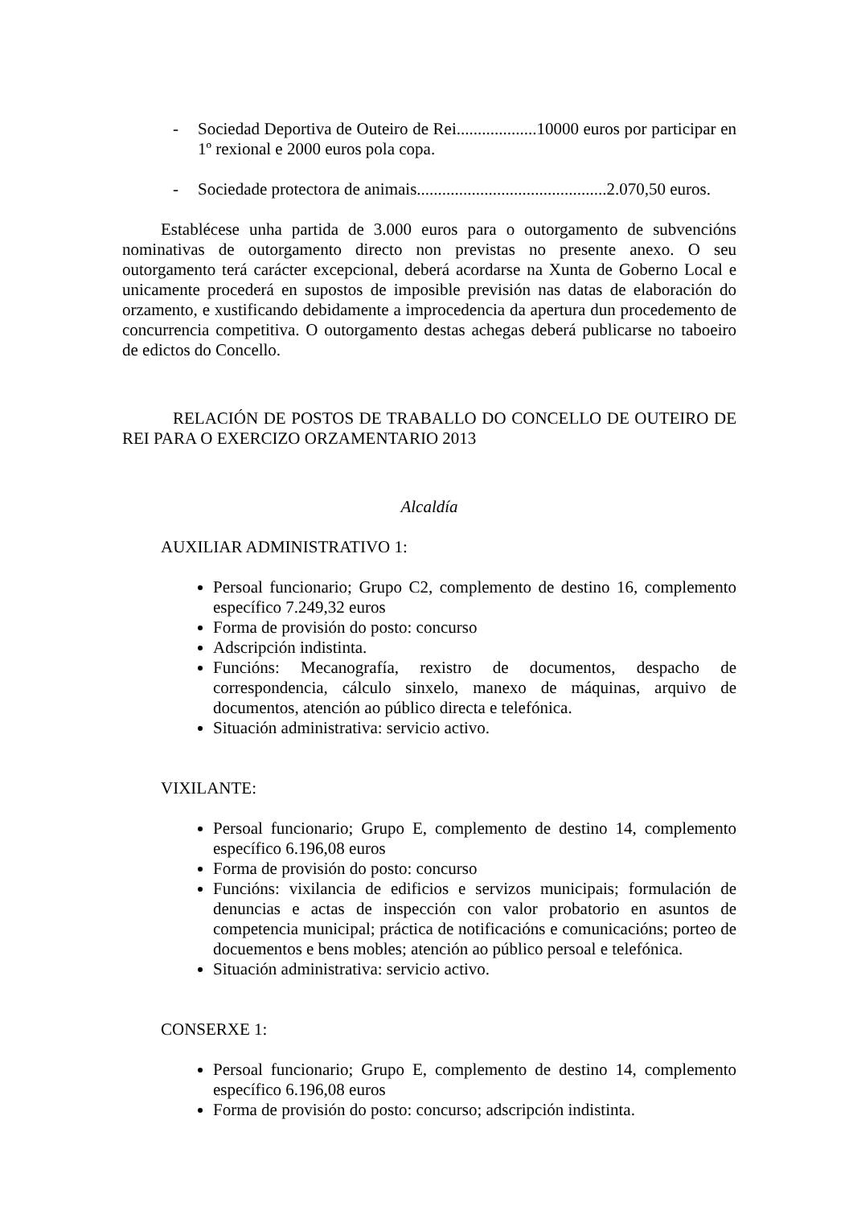- Sociedad Deportiva de Outeiro de Rei...................10000 euros por participar en 1º rexional e 2000 euros pola copa.
- Sociedade protectora de animais.............................................2.070,50 euros.
Establécese unha partida de 3.000 euros para o outorgamento de subvencións nominativas de outorgamento directo non previstas no presente anexo. O seu outorgamento terá carácter excepcional, deberá acordarse na Xunta de Goberno Local e unicamente procederá en supostos de imposible previsión nas datas de elaboración do orzamento, e xustificando debidamente a improcedencia da apertura dun procedemento de concurrencia competitiva. O outorgamento destas achegas deberá publicarse no taboeiro de edictos do Concello.
RELACIÓN DE POSTOS DE TRABALLO DO CONCELLO DE OUTEIRO DE REI PARA O EXERCIZO ORZAMENTARIO 2013
Alcaldía
AUXILIAR ADMINISTRATIVO 1:
Persoal funcionario; Grupo C2, complemento de destino 16, complemento específico 7.249,32 euros
Forma de provisión do posto: concurso
Adscripción indistinta.
Funcións: Mecanografía, rexistro de documentos, despacho de correspondencia, cálculo sinxelo, manexo de máquinas, arquivo de documentos, atención ao público directa e telefónica.
Situación administrativa: servicio activo.
VIXILANTE:
Persoal funcionario; Grupo E, complemento de destino 14, complemento específico 6.196,08 euros
Forma de provisión do posto: concurso
Funcións: vixilancia de edificios e servizos municipais; formulación de denuncias e actas de inspección con valor probatorio en asuntos de competencia municipal; práctica de notificacións e comunicacións; porteo de docuementos e bens mobles; atención ao público persoal e telefónica.
Situación administrativa: servicio activo.
CONSERXE 1:
Persoal funcionario; Grupo E, complemento de destino 14, complemento específico 6.196,08 euros
Forma de provisión do posto: concurso; adscripción indistinta.